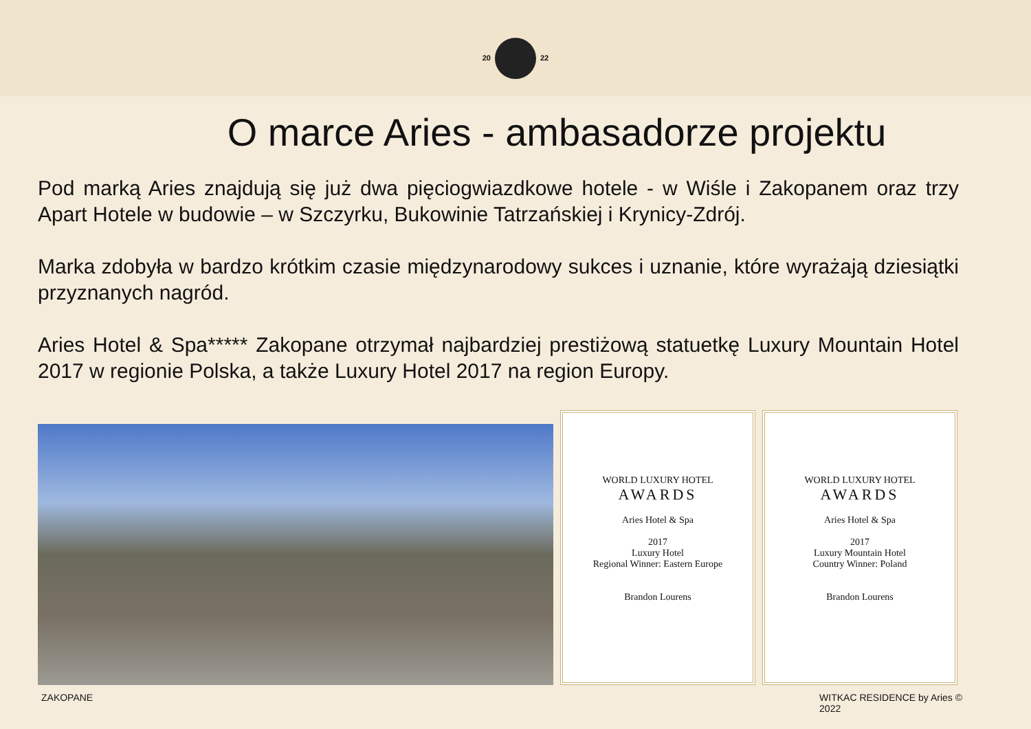20 22
O marce Aries - ambasadorze projektu
Pod marką Aries znajdują się już dwa pięciogwiazdkowe hotele - w Wiśle i Zakopanem oraz trzy Apart Hotele w budowie – w Szczyrku, Bukowinie Tatrzańskiej i Krynicy-Zdrój.
Marka zdobyła w bardzo krótkim czasie międzynarodowy sukces i uznanie, które wyrażają dziesiątki przyznanych nagród.
Aries Hotel & Spa***** Zakopane otrzymał najbardziej prestiżową statuetkę Luxury Mountain Hotel 2017 w regionie Polska, a także Luxury Hotel 2017 na region Europy.
WORLD LUXURY HOTEL
AWARDS
Aries Hotel & Spa
2017
Luxury Hotel
Regional Winner: Eastern Europe
Brandon Lourens
WORLD LUXURY HOTEL
AWARDS
Aries Hotel & Spa
2017
Luxury Mountain Hotel
Country Winner: Poland
Brandon Lourens
ZAKOPANE WITKAC RESIDENCE by Aries ©
2022